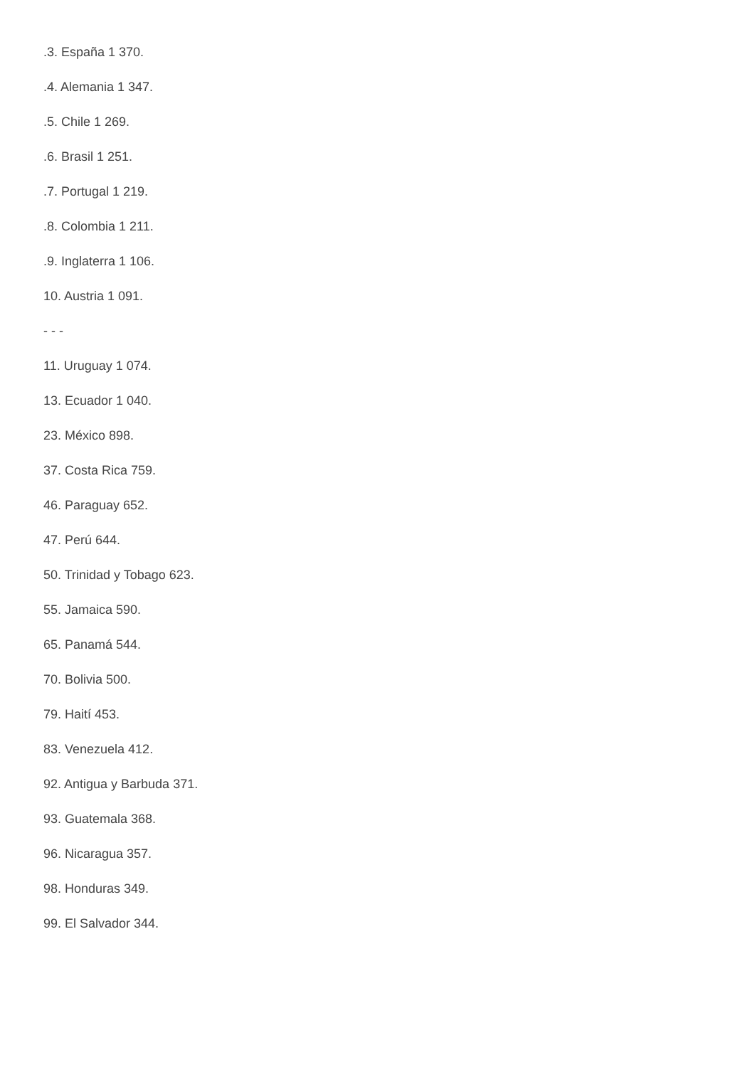.3. España 1 370.
.4. Alemania 1 347.
.5. Chile 1 269.
.6. Brasil 1 251.
.7. Portugal 1 219.
.8. Colombia 1 211.
.9. Inglaterra 1 106.
10. Austria 1 091.
- - -
11. Uruguay 1 074.
13. Ecuador 1 040.
23. México 898.
37. Costa Rica 759.
46. Paraguay 652.
47. Perú 644.
50. Trinidad y Tobago 623.
55. Jamaica 590.
65. Panamá 544.
70. Bolivia 500.
79. Haití 453.
83. Venezuela 412.
92. Antigua y Barbuda 371.
93. Guatemala 368.
96. Nicaragua 357.
98. Honduras 349.
99. El Salvador 344.